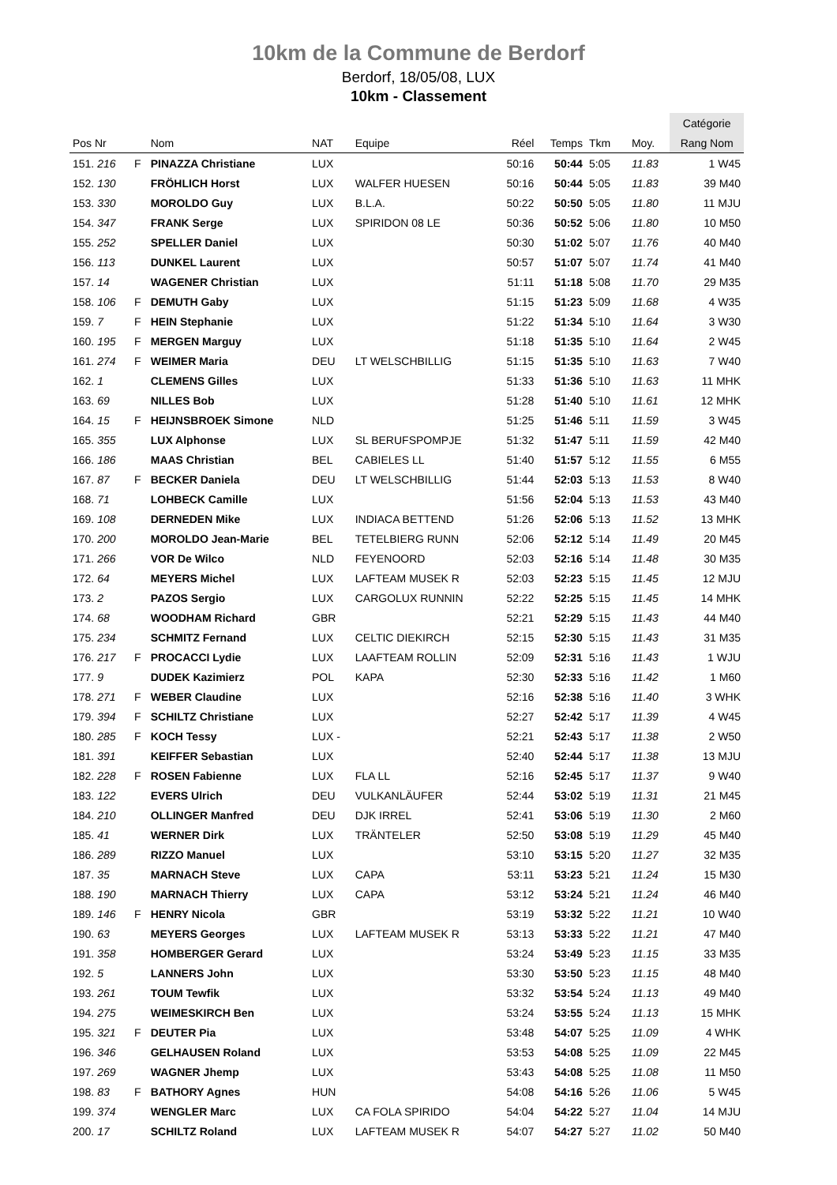10km de la Commune de Berdorf
Berdorf, 18/05/08, LUX
10km - Classement
| | | | | | | | | | | Catégorie |
| --- | --- | --- | --- | --- | --- | --- | --- | --- | --- | --- |
| Pos Nr | | Nom | NAT | Equipe | Réel | Temps | Tkm | | Moy. | Rang Nom |
| 151. 216 | F | PINAZZA Christiane | LUX | | 50:16 | 50:44 | 5:05 | | 11.83 | 1 W45 |
| 152. 130 | | FRÖHLICH Horst | LUX | WALFER HUESEN | 50:16 | 50:44 | 5:05 | | 11.83 | 39 M40 |
| 153. 330 | | MOROLDO Guy | LUX | B.L.A. | 50:22 | 50:50 | 5:05 | | 11.80 | 11 MJU |
| 154. 347 | | FRANK Serge | LUX | SPIRIDON 08 LE | 50:36 | 50:52 | 5:06 | | 11.80 | 10 M50 |
| 155. 252 | | SPELLER Daniel | LUX | | 50:30 | 51:02 | 5:07 | | 11.76 | 40 M40 |
| 156. 113 | | DUNKEL Laurent | LUX | | 50:57 | 51:07 | 5:07 | | 11.74 | 41 M40 |
| 157. 14 | | WAGENER Christian | LUX | | 51:11 | 51:18 | 5:08 | | 11.70 | 29 M35 |
| 158. 106 | F | DEMUTH Gaby | LUX | | 51:15 | 51:23 | 5:09 | | 11.68 | 4 W35 |
| 159. 7 | F | HEIN Stephanie | LUX | | 51:22 | 51:34 | 5:10 | | 11.64 | 3 W30 |
| 160. 195 | F | MERGEN Marguy | LUX | | 51:18 | 51:35 | 5:10 | | 11.64 | 2 W45 |
| 161. 274 | F | WEIMER Maria | DEU | LT WELSCHBILLIG | 51:15 | 51:35 | 5:10 | | 11.63 | 7 W40 |
| 162. 1 | | CLEMENS Gilles | LUX | | 51:33 | 51:36 | 5:10 | | 11.63 | 11 MHK |
| 163. 69 | | NILLES Bob | LUX | | 51:28 | 51:40 | 5:10 | | 11.61 | 12 MHK |
| 164. 15 | F | HEIJNSBROEK Simone | NLD | | 51:25 | 51:46 | 5:11 | | 11.59 | 3 W45 |
| 165. 355 | | LUX Alphonse | LUX | SL BERUFSPOMPJE | 51:32 | 51:47 | 5:11 | | 11.59 | 42 M40 |
| 166. 186 | | MAAS Christian | BEL | CABIELES LL | 51:40 | 51:57 | 5:12 | | 11.55 | 6 M55 |
| 167. 87 | F | BECKER Daniela | DEU | LT WELSCHBILLIG | 51:44 | 52:03 | 5:13 | | 11.53 | 8 W40 |
| 168. 71 | | LOHBECK Camille | LUX | | 51:56 | 52:04 | 5:13 | | 11.53 | 43 M40 |
| 169. 108 | | DERNEDEN Mike | LUX | INDIACA BETTEND | 51:26 | 52:06 | 5:13 | | 11.52 | 13 MHK |
| 170. 200 | | MOROLDO Jean-Marie | BEL | TETELBIERG RUNN | 52:06 | 52:12 | 5:14 | | 11.49 | 20 M45 |
| 171. 266 | | VOR De Wilco | NLD | FEYENOORD | 52:03 | 52:16 | 5:14 | | 11.48 | 30 M35 |
| 172. 64 | | MEYERS Michel | LUX | LAFTEAM MUSEK R | 52:03 | 52:23 | 5:15 | | 11.45 | 12 MJU |
| 173. 2 | | PAZOS Sergio | LUX | CARGOLUX RUNNIN | 52:22 | 52:25 | 5:15 | | 11.45 | 14 MHK |
| 174. 68 | | WOODHAM Richard | GBR | | 52:21 | 52:29 | 5:15 | | 11.43 | 44 M40 |
| 175. 234 | | SCHMITZ Fernand | LUX | CELTIC DIEKIRCH | 52:15 | 52:30 | 5:15 | | 11.43 | 31 M35 |
| 176. 217 | F | PROCACCI Lydie | LUX | LAAFTEAM ROLLIN | 52:09 | 52:31 | 5:16 | | 11.43 | 1 WJU |
| 177. 9 | | DUDEK Kazimierz | POL | KAPA | 52:30 | 52:33 | 5:16 | | 11.42 | 1 M60 |
| 178. 271 | F | WEBER Claudine | LUX | | 52:16 | 52:38 | 5:16 | | 11.40 | 3 WHK |
| 179. 394 | F | SCHILTZ Christiane | LUX | | 52:27 | 52:42 | 5:17 | | 11.39 | 4 W45 |
| 180. 285 | F | KOCH Tessy | LUX - | | 52:21 | 52:43 | 5:17 | | 11.38 | 2 W50 |
| 181. 391 | | KEIFFER Sebastian | LUX | | 52:40 | 52:44 | 5:17 | | 11.38 | 13 MJU |
| 182. 228 | F | ROSEN Fabienne | LUX | FLA LL | 52:16 | 52:45 | 5:17 | | 11.37 | 9 W40 |
| 183. 122 | | EVERS Ulrich | DEU | VULKANLÄUFER | 52:44 | 53:02 | 5:19 | | 11.31 | 21 M45 |
| 184. 210 | | OLLINGER Manfred | DEU | DJK IRREL | 52:41 | 53:06 | 5:19 | | 11.30 | 2 M60 |
| 185. 41 | | WERNER Dirk | LUX | TRÄNTELER | 52:50 | 53:08 | 5:19 | | 11.29 | 45 M40 |
| 186. 289 | | RIZZO Manuel | LUX | | 53:10 | 53:15 | 5:20 | | 11.27 | 32 M35 |
| 187. 35 | | MARNACH Steve | LUX | CAPA | 53:11 | 53:23 | 5:21 | | 11.24 | 15 M30 |
| 188. 190 | | MARNACH Thierry | LUX | CAPA | 53:12 | 53:24 | 5:21 | | 11.24 | 46 M40 |
| 189. 146 | F | HENRY Nicola | GBR | | 53:19 | 53:32 | 5:22 | | 11.21 | 10 W40 |
| 190. 63 | | MEYERS Georges | LUX | LAFTEAM MUSEK R | 53:13 | 53:33 | 5:22 | | 11.21 | 47 M40 |
| 191. 358 | | HOMBERGER Gerard | LUX | | 53:24 | 53:49 | 5:23 | | 11.15 | 33 M35 |
| 192. 5 | | LANNERS John | LUX | | 53:30 | 53:50 | 5:23 | | 11.15 | 48 M40 |
| 193. 261 | | TOUM Tewfik | LUX | | 53:32 | 53:54 | 5:24 | | 11.13 | 49 M40 |
| 194. 275 | | WEIMESKIRCH Ben | LUX | | 53:24 | 53:55 | 5:24 | | 11.13 | 15 MHK |
| 195. 321 | F | DEUTER Pia | LUX | | 53:48 | 54:07 | 5:25 | | 11.09 | 4 WHK |
| 196. 346 | | GELHAUSEN Roland | LUX | | 53:53 | 54:08 | 5:25 | | 11.09 | 22 M45 |
| 197. 269 | | WAGNER Jhemp | LUX | | 53:43 | 54:08 | 5:25 | | 11.08 | 11 M50 |
| 198. 83 | F | BATHORY Agnes | HUN | | 54:08 | 54:16 | 5:26 | | 11.06 | 5 W45 |
| 199. 374 | | WENGLER Marc | LUX | CA FOLA SPIRIDO | 54:04 | 54:22 | 5:27 | | 11.04 | 14 MJU |
| 200. 17 | | SCHILTZ Roland | LUX | LAFTEAM MUSEK R | 54:07 | 54:27 | 5:27 | | 11.02 | 50 M40 |